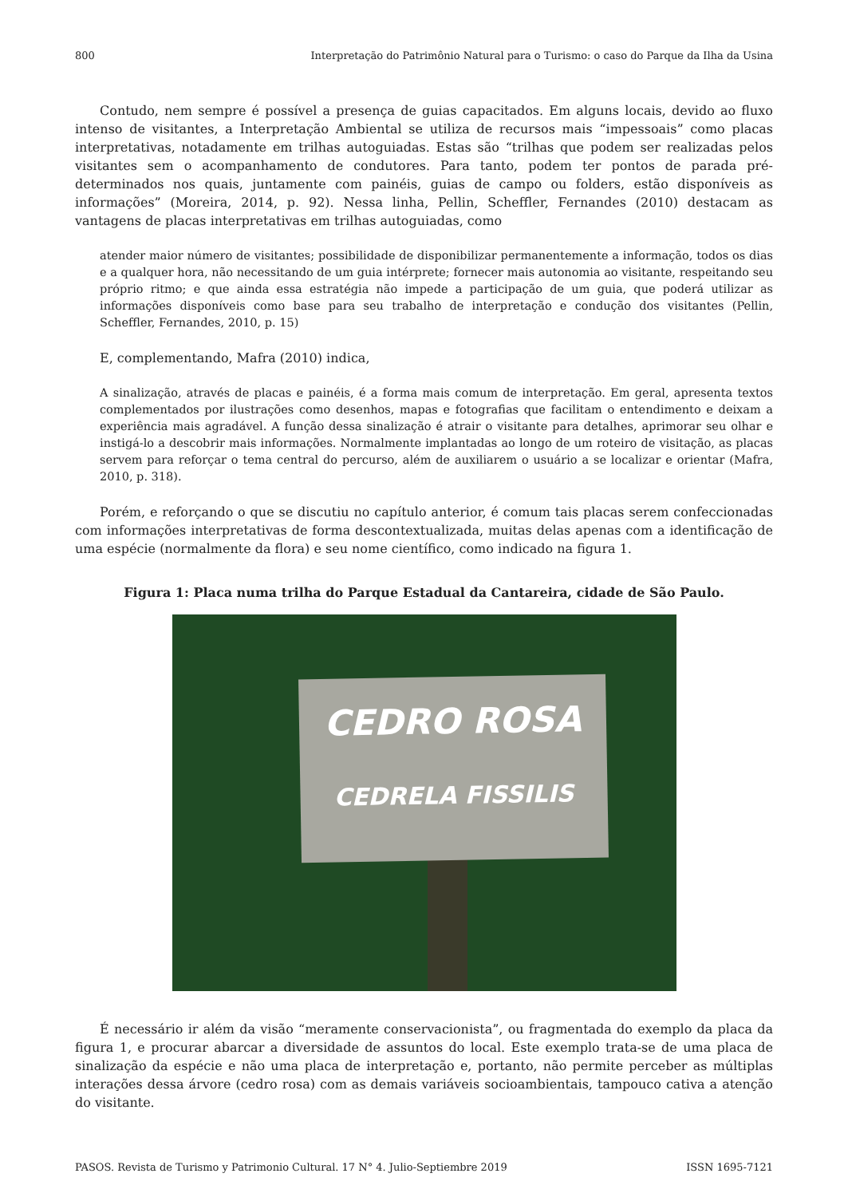800 Interpretação do Patrimônio Natural para o Turismo: o caso do Parque da Ilha da Usina
Contudo, nem sempre é possível a presença de guias capacitados. Em alguns locais, devido ao fluxo intenso de visitantes, a Interpretação Ambiental se utiliza de recursos mais “impessoais” como placas interpretativas, notadamente em trilhas autoguiadas. Estas são “trilhas que podem ser realizadas pelos visitantes sem o acompanhamento de condutores. Para tanto, podem ter pontos de parada pré-determinados nos quais, juntamente com painéis, guias de campo ou folders, estão disponíveis as informações” (Moreira, 2014, p. 92). Nessa linha, Pellin, Scheffler, Fernandes (2010) destacam as vantagens de placas interpretativas em trilhas autoguiadas, como
atender maior número de visitantes; possibilidade de disponibilizar permanentemente a informação, todos os dias e a qualquer hora, não necessitando de um guia intérprete; fornecer mais autonomia ao visitante, respeitando seu próprio ritmo; e que ainda essa estratégia não impede a participação de um guia, que poderá utilizar as informações disponíveis como base para seu trabalho de interpretação e condução dos visitantes (Pellin, Scheffler, Fernandes, 2010, p. 15)
E, complementando, Mafra (2010) indica,
A sinalização, através de placas e painéis, é a forma mais comum de interpretação. Em geral, apresenta textos complementados por ilustrações como desenhos, mapas e fotografias que facilitam o entendimento e deixam a experiência mais agradável. A função dessa sinalização é atrair o visitante para detalhes, aprimorar seu olhar e instigá-lo a descobrir mais informações. Normalmente implantadas ao longo de um roteiro de visitação, as placas servem para reforçar o tema central do percurso, além de auxiliarem o usuário a se localizar e orientar (Mafra, 2010, p. 318).
Porém, e reforçando o que se discutiu no capítulo anterior, é comum tais placas serem confeccionadas com informações interpretativas de forma descontextualizada, muitas delas apenas com a identificação de uma espécie (normalmente da flora) e seu nome científico, como indicado na figura 1.
Figura 1: Placa numa trilha do Parque Estadual da Cantareira, cidade de São Paulo.
CEDRO ROSA
CEDRELA FISSILIS
É necessário ir além da visão “meramente conservacionista”, ou fragmentada do exemplo da placa da figura 1, e procurar abarcar a diversidade de assuntos do local. Este exemplo trata-se de uma placa de sinalização da espécie e não uma placa de interpretação e, portanto, não permite perceber as múltiplas interações dessa árvore (cedro rosa) com as demais variáveis socioambientais, tampouco cativa a atenção do visitante.
PASOS. Revista de Turismo y Patrimonio Cultural. 17 N° 4. Julio-Septiembre 2019 ISSN 1695-7121